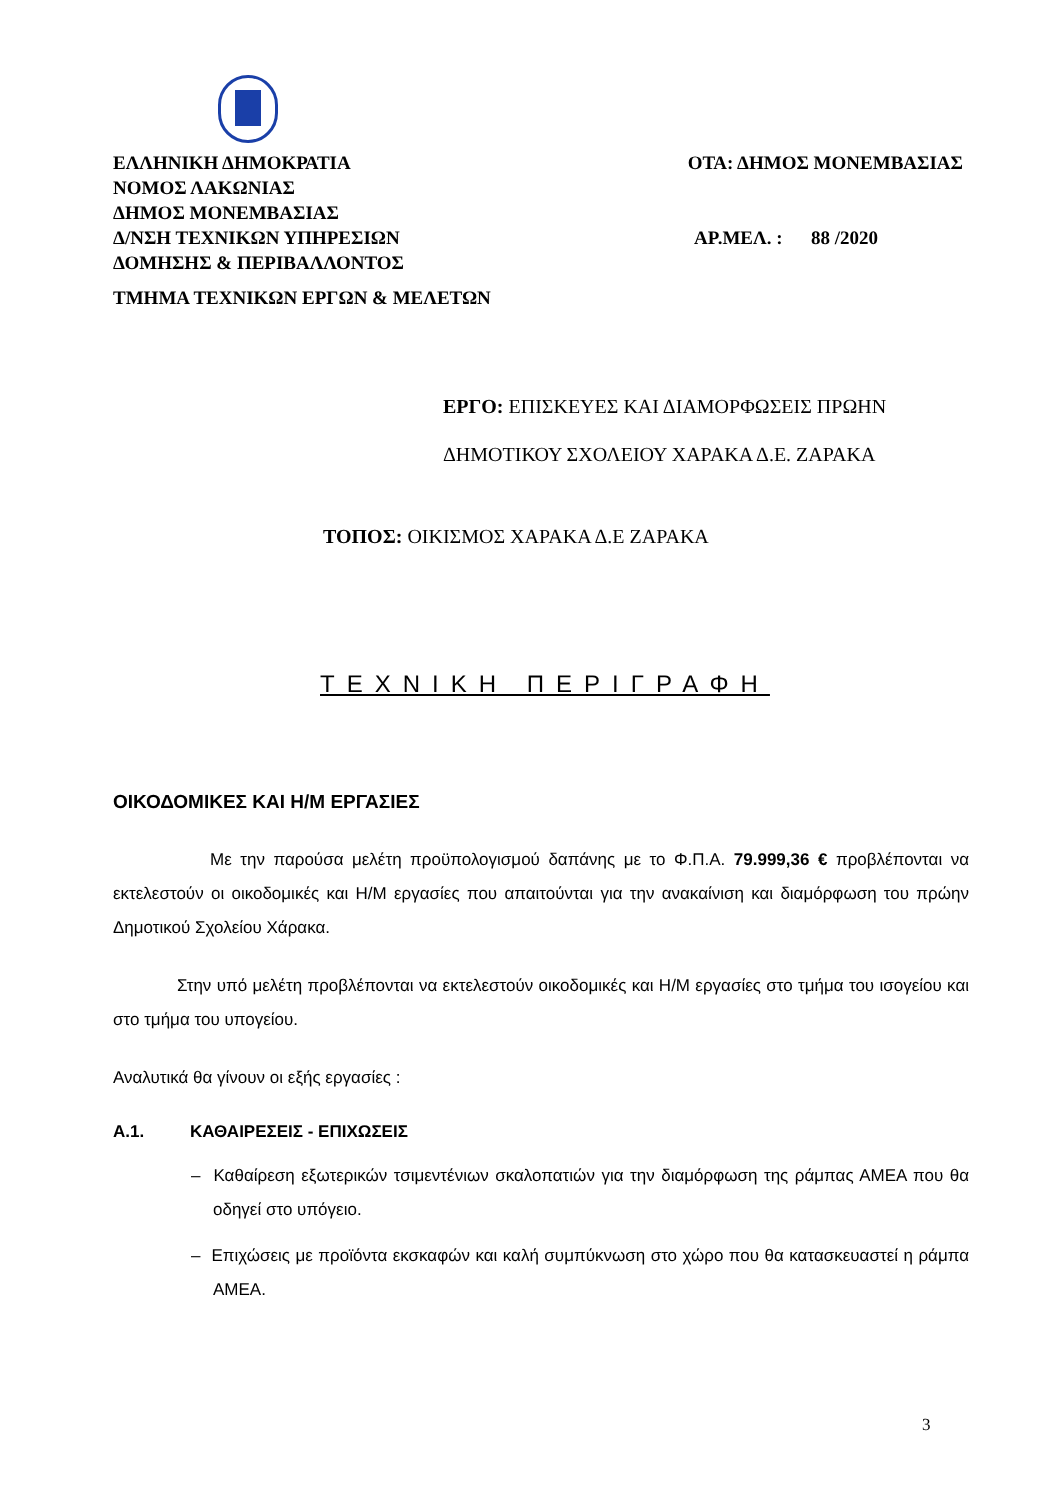ΕΛΛΗΝΙΚΗ ΔΗΜΟΚΡΑΤΙΑ ΟΤΑ: ΔΗΜΟΣ ΜΟΝΕΜΒΑΣΙΑΣ
ΝΟΜΟΣ ΛΑΚΩΝΙΑΣ
ΔΗΜΟΣ ΜΟΝΕΜΒΑΣΙΑΣ
Δ/ΝΣΗ ΤΕΧΝΙΚΩΝ ΥΠΗΡΕΣΙΩΝ ΑΡ.ΜΕΛ. : 88 /2020
ΔΟΜΗΣΗΣ & ΠΕΡΙΒΑΛΛΟΝΤΟΣ
ΤΜΗΜΑ ΤΕΧΝΙΚΩΝ ΕΡΓΩΝ & ΜΕΛΕΤΩΝ
ΕΡΓΟ: ΕΠΙΣΚΕΥΕΣ ΚΑΙ ΔΙΑΜΟΡΦΩΣΕΙΣ ΠΡΩΗΝ
ΔΗΜΟΤΙΚΟΥ ΣΧΟΛΕΙΟΥ ΧΑΡΑΚΑ Δ.Ε. ΖΑΡΑΚΑ
ΤΟΠΟΣ: ΟΙΚΙΣΜΟΣ ΧΑΡΑΚΑ Δ.Ε ΖΑΡΑΚΑ
ΤΕΧΝΙΚΗ ΠΕΡΙΓΡΑΦΗ
ΟΙΚΟΔΟΜΙΚΕΣ ΚΑΙ Η/Μ ΕΡΓΑΣΙΕΣ
Με την παρούσα μελέτη προϋπολογισμού δαπάνης με το Φ.Π.Α. 79.999,36 € προβλέπονται να εκτελεστούν οι οικοδομικές και Η/Μ εργασίες που απαιτούνται για την ανακαίνιση και διαμόρφωση του πρώην Δημοτικού Σχολείου Χάρακα.
Στην υπό μελέτη προβλέπονται να εκτελεστούν οικοδομικές και Η/Μ εργασίες στο τμήμα του ισογείου και στο τμήμα του υπογείου.
Αναλυτικά θα γίνουν οι εξής εργασίες :
Α.1. ΚΑΘΑΙΡΕΣΕΙΣ - ΕΠΙΧΩΣΕΙΣ
– Καθαίρεση εξωτερικών τσιμεντένιων σκαλοπατιών για την διαμόρφωση της ράμπας ΑΜΕΑ που θα οδηγεί στο υπόγειο.
– Επιχώσεις με προϊόντα εκσκαφών και καλή συμπύκνωση στο χώρο που θα κατασκευαστεί η ράμπα ΑΜΕΑ.
3